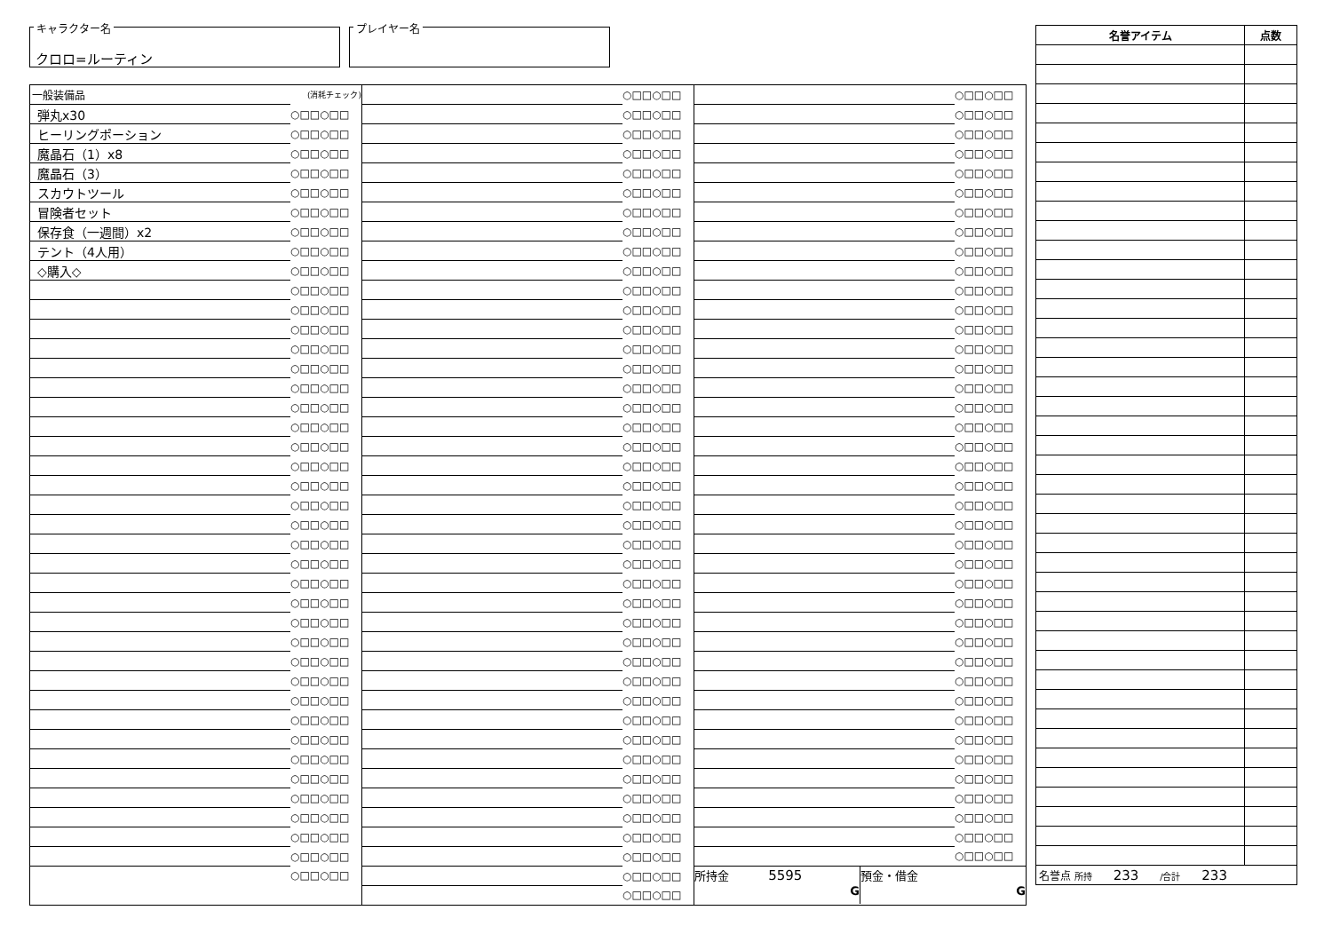キャラクター名
クロロ=ルーティン
プレイヤー名
| 一般装備品 | (消耗チェック) |
| 弾丸x30 | ○□□○□□ |
| ヒーリングポーション | ○□□○□□ |
| 魔晶石（1）x8 | ○□□○□□ |
| 魔晶石（3） | ○□□○□□ |
| スカウトツール | ○□□○□□ |
| 冒険者セット | ○□□○□□ |
| 保存食（一週間）x2 | ○□□○□□ |
| テント（4人用） | ○□□○□□ |
| ◇購入◇ | ○□□○□□ |
| | ○□□○□□ |
| | ○□□○□□ |
| | ○□□○□□ |
| | ○□□○□□ |
| | ○□□○□□ |
| | ○□□○□□ |
| | ○□□○□□ |
| | ○□□○□□ |
| | ○□□○□□ |
| | ○□□○□□ |
| | ○□□○□□ |
| | ○□□○□□ |
| | ○□□○□□ |
| | ○□□○□□ |
| | ○□□○□□ |
| | ○□□○□□ |
| | ○□□○□□ |
| | ○□□○□□ |
| | ○□□○□□ |
| | ○□□○□□ |
| | ○□□○□□ |
| | ○□□○□□ |
| | ○□□○□□ |
| | ○□□○□□ |
| | ○□□○□□ |
| | ○□□○□□ |
| | ○□□○□□ |
| | ○□□○□□ |
| | ○□□○□□ |
| | ○□□○□□ |
| | ○□□○□□ |
| | ○□□○□□ |
| | ○□□○□□ |
| | ○□□○□□ |
| | ○□□○□□ |
| | ○□□○□□ |
| | ○□□○□□ |
| | ○□□○□□ |
| | ○□□○□□ |
| | ○□□○□□ |
| | ○□□○□□ |
| | ○□□○□□ |
| | ○□□○□□ |
| | ○□□○□□ |
| | ○□□○□□ |
| | ○□□○□□ |
| | ○□□○□□ |
| | ○□□○□□ |
| | ○□□○□□ |
| | ○□□○□□ |
| | ○□□○□□ |
| | ○□□○□□ |
| | ○□□○□□ |
| | ○□□○□□ |
| | ○□□○□□ |
| | ○□□○□□ |
| | ○□□○□□ |
| | ○□□○□□ |
| | ○□□○□□ |
| | ○□□○□□ |
| | ○□□○□□ |
| | ○□□○□□ |
| | ○□□○□□ |
| | ○□□○□□ |
| | ○□□○□□ |
| | ○□□○□□ |
| | ○□□○□□ |
| | ○□□○□□ |
| | ○□□○□□ |
| | ○□□○□□ |
| | ○□□○□□ |
| | ○□□○□□ |
| | ○□□○□□ |
| | ○□□○□□ |
| | ○□□○□□ |
| | ○□□○□□ |
| | ○□□○□□ |
| | ○□□○□□ |
| | ○□□○□□ |
| | ○□□○□□ |
| | ○□□○□□ |
| | ○□□○□□ |
| | ○□□○□□ |
| | ○□□○□□ |
| | ○□□○□□ |
| | ○□□○□□ |
| | ○□□○□□ |
| | ○□□○□□ |
| | ○□□○□□ |
| | ○□□○□□ |
| | ○□□○□□ |
| | ○□□○□□ |
| | ○□□○□□ |
| | ○□□○□□ |
| | ○□□○□□ |
| | ○□□○□□ |
| | ○□□○□□ |
| | ○□□○□□ |
| | ○□□○□□ |
| | ○□□○□□ |
| | ○□□○□□ |
| | ○□□○□□ |
| | ○□□○□□ |
| | ○□□○□□ |
| | ○□□○□□ |
| | ○□□○□□ |
| | ○□□○□□ |
| | ○□□○□□ |
| | ○□□○□□ |
| | ○□□○□□ |
| | ○□□○□□ |
| | ○□□○□□ |
| | ○□□○□□ |
| 所持金 5595 G | 預金・借金 G |
| 名誉アイテム | 点数 |
| --- | --- |
| 名誉点 所持 233 /合計 233 | |